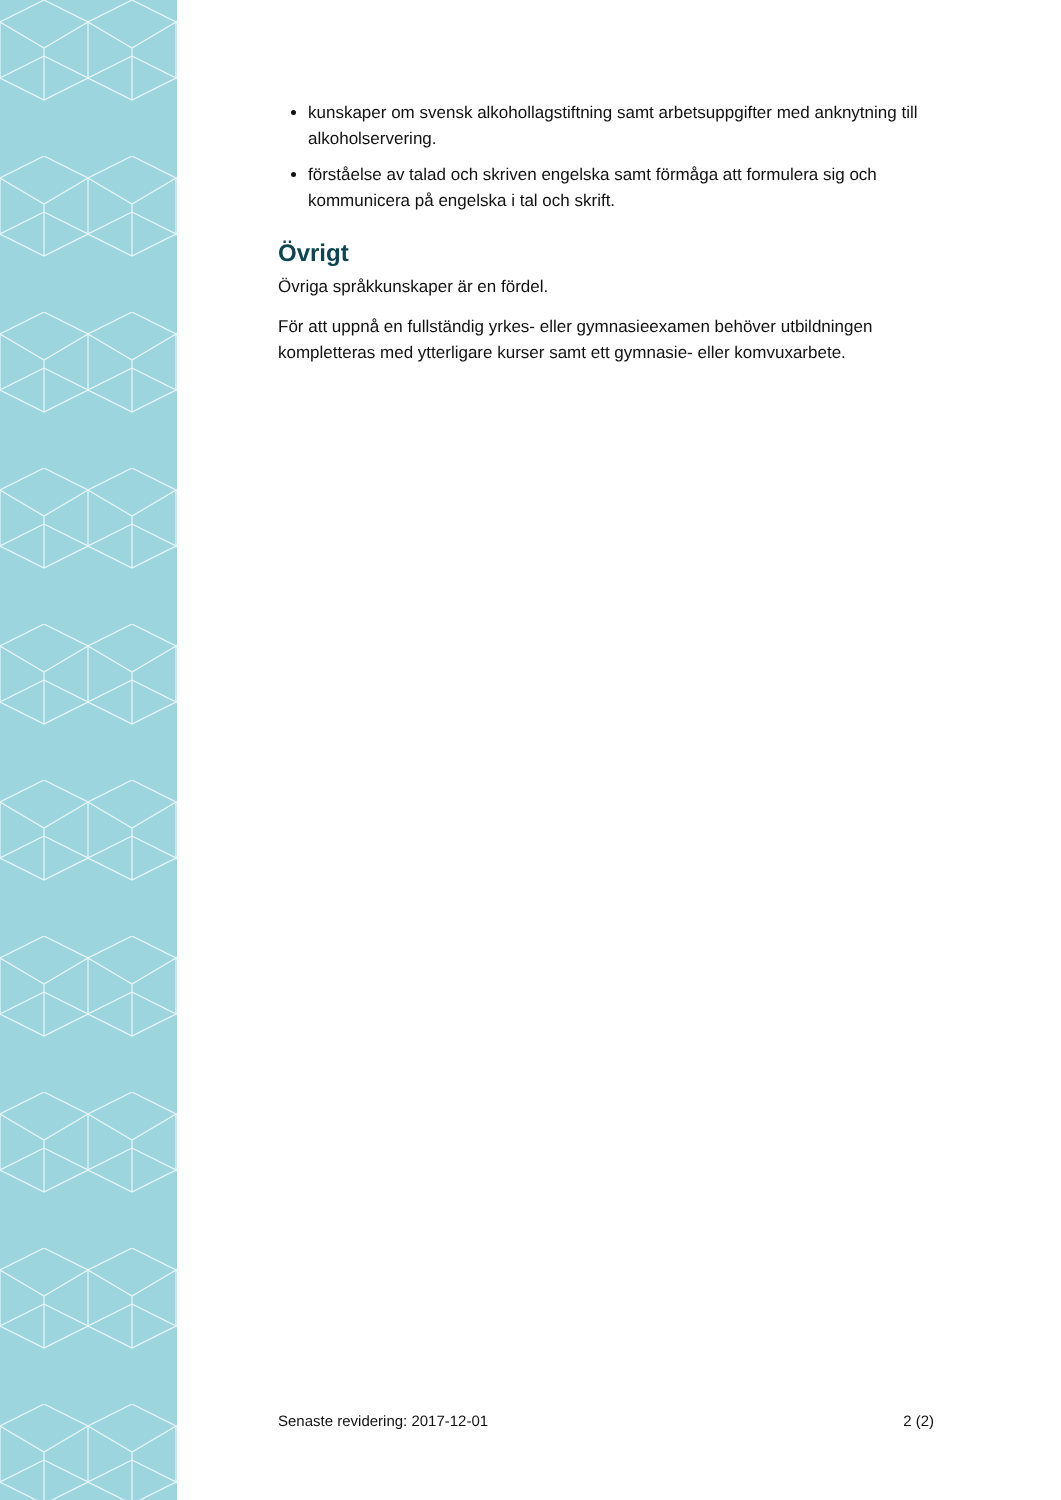kunskaper om svensk alkohollagstiftning samt arbetsuppgifter med anknytning till alkoholservering.
förståelse av talad och skriven engelska samt förmåga att formulera sig och kommunicera på engelska i tal och skrift.
Övrigt
Övriga språkkunskaper är en fördel.
För att uppnå en fullständig yrkes- eller gymnasieexamen behöver utbildningen kompletteras med ytterligare kurser samt ett gymnasie- eller komvuxarbete.
Senaste revidering: 2017-12-01 2 (2)